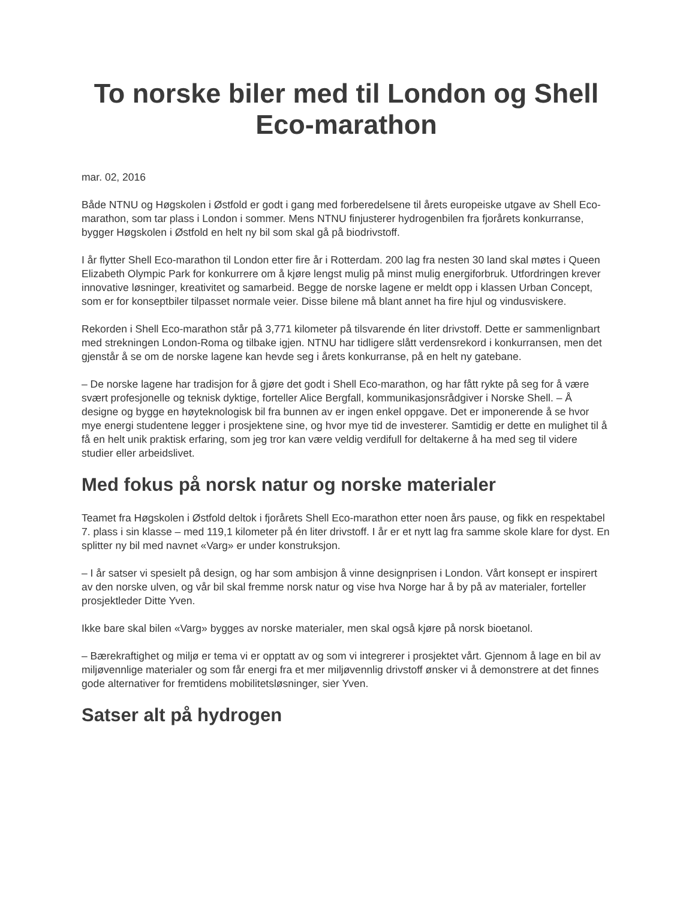To norske biler med til London og Shell Eco-marathon
mar. 02, 2016
Både NTNU og Høgskolen i Østfold er godt i gang med forberedelsene til årets europeiske utgave av Shell Eco-marathon, som tar plass i London i sommer. Mens NTNU finjusterer hydrogenbilen fra fjorårets konkurranse, bygger Høgskolen i Østfold en helt ny bil som skal gå på biodrivstoff.
I år flytter Shell Eco-marathon til London etter fire år i Rotterdam. 200 lag fra nesten 30 land skal møtes i Queen Elizabeth Olympic Park for konkurrere om å kjøre lengst mulig på minst mulig energiforbruk. Utfordringen krever innovative løsninger, kreativitet og samarbeid. Begge de norske lagene er meldt opp i klassen Urban Concept, som er for konseptbiler tilpasset normale veier. Disse bilene må blant annet ha fire hjul og vindusviskere.
Rekorden i Shell Eco-marathon står på 3,771 kilometer på tilsvarende én liter drivstoff. Dette er sammenlignbart med strekningen London-Roma og tilbake igjen. NTNU har tidligere slått verdensrekord i konkurransen, men det gjenstår å se om de norske lagene kan hevde seg i årets konkurranse, på en helt ny gatebane.
– De norske lagene har tradisjon for å gjøre det godt i Shell Eco-marathon, og har fått rykte på seg for å være svært profesjonelle og teknisk dyktige, forteller Alice Bergfall, kommunikasjonsrådgiver i Norske Shell. – Å designe og bygge en høyteknologisk bil fra bunnen av er ingen enkel oppgave. Det er imponerende å se hvor mye energi studentene legger i prosjektene sine, og hvor mye tid de investerer. Samtidig er dette en mulighet til å få en helt unik praktisk erfaring, som jeg tror kan være veldig verdifull for deltakerne å ha med seg til videre studier eller arbeidslivet.
Med fokus på norsk natur og norske materialer
Teamet fra Høgskolen i Østfold deltok i fjorårets Shell Eco-marathon etter noen års pause, og fikk en respektabel 7. plass i sin klasse – med 119,1 kilometer på én liter drivstoff. I år er et nytt lag fra samme skole klare for dyst. En splitter ny bil med navnet «Varg» er under konstruksjon.
– I år satser vi spesielt på design, og har som ambisjon å vinne designprisen i London. Vårt konsept er inspirert av den norske ulven, og vår bil skal fremme norsk natur og vise hva Norge har å by på av materialer, forteller prosjektleder Ditte Yven.
Ikke bare skal bilen «Varg» bygges av norske materialer, men skal også kjøre på norsk bioetanol.
– Bærekraftighet og miljø er tema vi er opptatt av og som vi integrerer i prosjektet vårt. Gjennom å lage en bil av miljøvennlige materialer og som får energi fra et mer miljøvennlig drivstoff ønsker vi å demonstrere at det finnes gode alternativer for fremtidens mobilitetsløsninger, sier Yven.
Satser alt på hydrogen